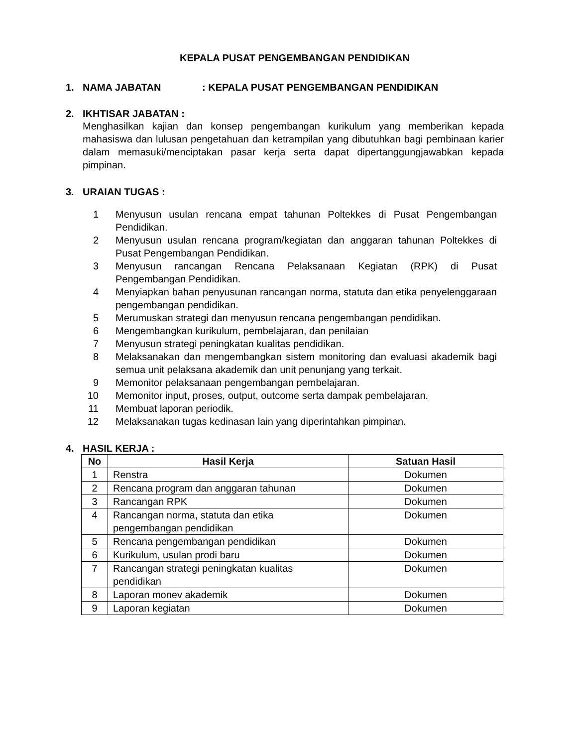KEPALA PUSAT PENGEMBANGAN PENDIDIKAN
1. NAMA JABATAN: KEPALA PUSAT PENGEMBANGAN PENDIDIKAN
2. IKHTISAR JABATAN :
Menghasilkan kajian dan konsep pengembangan kurikulum yang memberikan kepada mahasiswa dan lulusan pengetahuan dan ketrampilan yang dibutuhkan bagi pembinaan karier dalam memasuki/menciptakan pasar kerja serta dapat dipertanggungjawabkan kepada pimpinan.
3. URAIAN TUGAS :
1 Menyusun usulan rencana empat tahunan Poltekkes di Pusat Pengembangan Pendidikan.
2 Menyusun usulan rencana program/kegiatan dan anggaran tahunan Poltekkes di Pusat Pengembangan Pendidikan.
3 Menyusun rancangan Rencana Pelaksanaan Kegiatan (RPK) di Pusat Pengembangan Pendidikan.
4 Menyiapkan bahan penyusunan rancangan norma, statuta dan etika penyelenggaraan pengembangan pendidikan.
5 Merumuskan strategi dan menyusun rencana pengembangan pendidikan.
6 Mengembangkan kurikulum, pembelajaran, dan penilaian
7 Menyusun strategi peningkatan kualitas pendidikan.
8 Melaksanakan dan mengembangkan sistem monitoring dan evaluasi akademik bagi semua unit pelaksana akademik dan unit penunjang yang terkait.
9 Memonitor pelaksanaan pengembangan pembelajaran.
10 Memonitor input, proses, output, outcome serta dampak pembelajaran.
11 Membuat laporan periodik.
12 Melaksanakan tugas kedinasan lain yang diperintahkan pimpinan.
4. HASIL KERJA :
| No | Hasil Kerja | Satuan Hasil |
| --- | --- | --- |
| 1 | Renstra | Dokumen |
| 2 | Rencana program dan anggaran tahunan | Dokumen |
| 3 | Rancangan RPK | Dokumen |
| 4 | Rancangan norma, statuta dan etika pengembangan pendidikan | Dokumen |
| 5 | Rencana pengembangan pendidikan | Dokumen |
| 6 | Kurikulum, usulan prodi baru | Dokumen |
| 7 | Rancangan strategi peningkatan kualitas pendidikan | Dokumen |
| 8 | Laporan monev akademik | Dokumen |
| 9 | Laporan kegiatan | Dokumen |